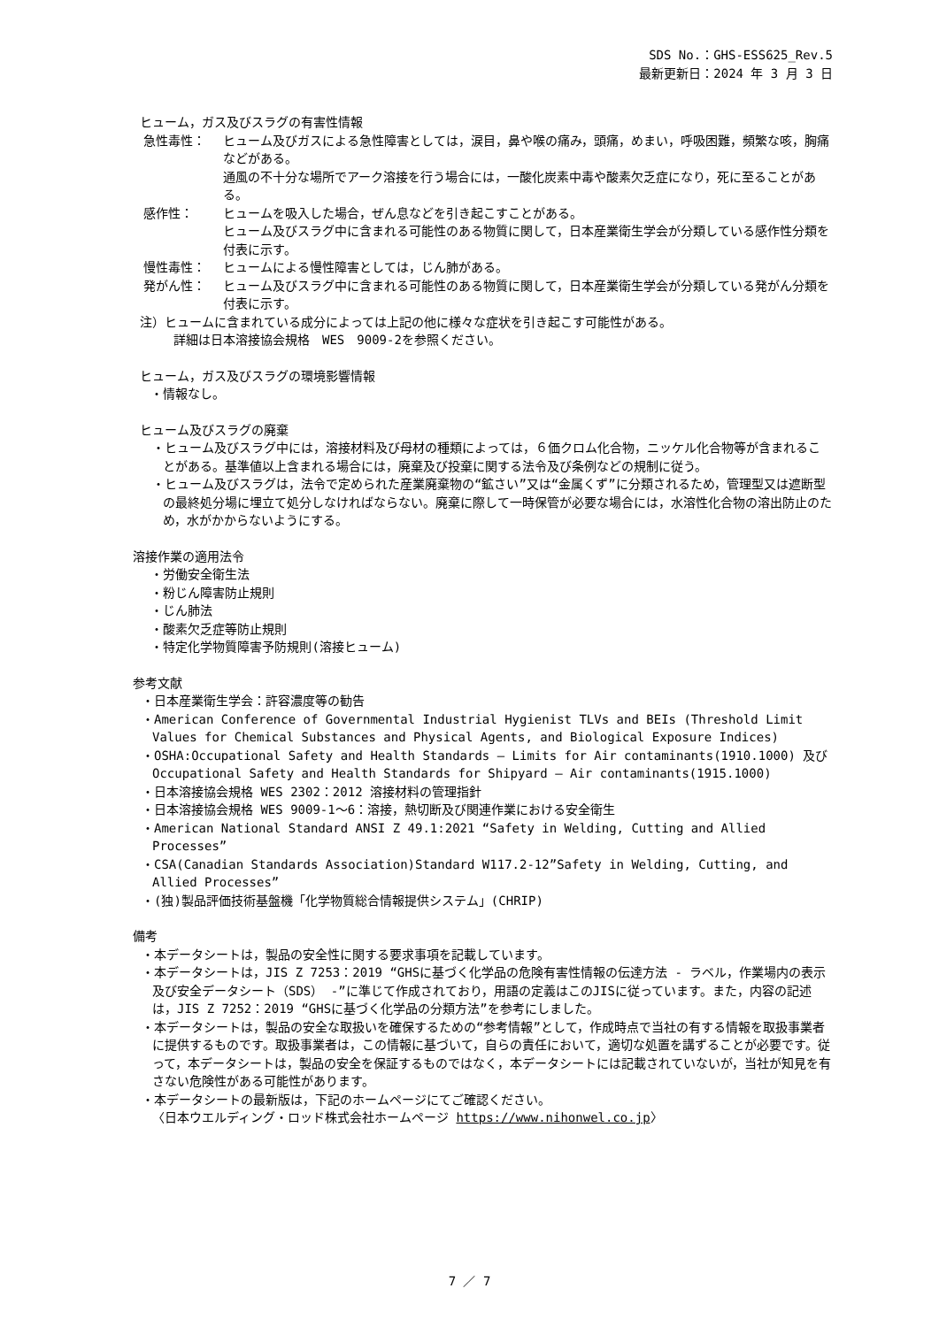SDS No.：GHS-ESS625_Rev.5
最新更新日：2024 年 3 月 3 日
ヒューム，ガス及びスラグの有害性情報
急性毒性： ヒューム及びガスによる急性障害としては，涙目，鼻や喉の痛み，頭痛，めまい，呼吸困難，頻繁な咳，胸痛などがある。
通風の不十分な場所でアーク溶接を行う場合には，一酸化炭素中毒や酸素欠乏症になり，死に至ることがある。
感作性： ヒュームを吸入した場合，ぜん息などを引き起こすことがある。
ヒューム及びスラグ中に含まれる可能性のある物質に関して，日本産業衛生学会が分類している感作性分類を付表に示す。
慢性毒性： ヒュームによる慢性障害としては，じん肺がある。
発がん性： ヒューム及びスラグ中に含まれる可能性のある物質に関して，日本産業衛生学会が分類している発がん分類を付表に示す。
注）ヒュームに含まれている成分によっては上記の他に様々な症状を引き起こす可能性がある。
詳細は日本溶接協会規格　WES　9009-2を参照ください。
ヒューム，ガス及びスラグの環境影響情報
・情報なし。
ヒューム及びスラグの廃棄
・ヒューム及びスラグ中には，溶接材料及び母材の種類によっては，６価クロム化合物，ニッケル化合物等が含まれることがある。基準値以上含まれる場合には，廃棄及び投棄に関する法令及び条例などの規制に従う。
・ヒューム及びスラグは，法令で定められた産業廃棄物の“鉱さい”又は“金属くず”に分類されるため，管理型又は遮断型の最終処分場に埋立て処分しなければならない。廃棄に際して一時保管が必要な場合には，水溶性化合物の溶出防止のため，水がかからないようにする。
溶接作業の適用法令
・労働安全衛生法
・粉じん障害防止規則
・じん肺法
・酸素欠乏症等防止規則
・特定化学物質障害予防規則(溶接ヒューム)
参考文献
・日本産業衛生学会：許容濃度等の勧告
・American Conference of Governmental Industrial Hygienist TLVs and BEIs (Threshold Limit Values for Chemical Substances and Physical Agents, and Biological Exposure Indices)
・OSHA:Occupational Safety and Health Standards – Limits for Air contaminants(1910.1000) 及び Occupational Safety and Health Standards for Shipyard – Air contaminants(1915.1000)
・日本溶接協会規格 WES 2302：2012 溶接材料の管理指針
・日本溶接協会規格 WES 9009-1～6：溶接，熱切断及び関連作業における安全衛生
・American National Standard ANSI Z 49.1:2021 “Safety in Welding, Cutting and Allied Processes”
・CSA(Canadian Standards Association)Standard W117.2-12”Safety in Welding, Cutting, and Allied Processes”
・(独)製品評価技術基盤機「化学物質総合情報提供システム」(CHRIP)
備考
・本データシートは，製品の安全性に関する要求事項を記載しています。
・本データシートは，JIS Z 7253：2019 “GHSに基づく化学品の危険有害性情報の伝達方法 - ラベル，作業場内の表示及び安全データシート（SDS） -”に準じて作成されており，用語の定義はこのJISに従っています。また，内容の記述は，JIS Z 7252：2019 “GHSに基づく化学品の分類方法”を参考にしました。
・本データシートは，製品の安全な取扱いを確保するための“参考情報”として，作成時点で当社の有する情報を取扱事業者に提供するものです。取扱事業者は，この情報に基づいて，自らの責任において，適切な処置を講ずることが必要です。従って，本データシートは，製品の安全を保証するものではなく，本データシートには記載されていないが，当社が知見を有さない危険性がある可能性があります。
・本データシートの最新版は，下記のホームページにてご確認ください。
〈日本ウエルディング・ロッド株式会社ホームページ https://www.nihonwel.co.jp〉
7 ／ 7